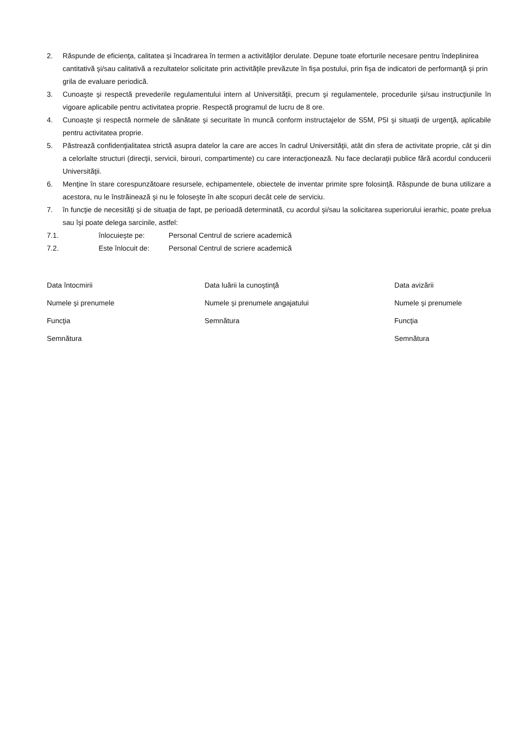2. Răspunde de eficienţa, calitatea şi încadrarea în termen a activităţilor derulate. Depune toate eforturile necesare pentru îndeplinirea cantitativă şi/sau calitativă a rezultatelor solicitate prin activităţile prevăzute în fişa postului, prin fişa de indicatori de performanţă şi prin grila de evaluare periodică.
3. Cunoaşte şi respectă prevederile regulamentului intern al Universităţii, precum şi regulamentele, procedurile şi/sau instrucţiunile în vigoare aplicabile pentru activitatea proprie. Respectă programul de lucru de 8 ore.
4. Cunoaşte şi respectă normele de sănătate şi securitate în muncă conform instructajelor de S5M, P5I şi situaţii de urgenţă, aplicabile pentru activitatea proprie.
5. Păstrează confidenţialitatea strictă asupra datelor la care are acces în cadrul Universităţii, atât din sfera de activitate proprie, cât şi din a celorlalte structuri (direcţii, servicii, birouri, compartimente) cu care interacţionează. Nu face declaraţii publice fără acordul conducerii Universităţii.
6. Menţine în stare corespunzătoare resursele, echipamentele, obiectele de inventar primite spre folosinţă. Răspunde de buna utilizare a acestora, nu le înstrăinează şi nu le foloseşte în alte scopuri decât cele de serviciu.
7. în funcţie de necesităţi şi de situaţia de fapt, pe perioadă determinată, cu acordul şi/sau la solicitarea superiorului ierarhic, poate prelua sau îşi poate delega sarcinile, astfel:
7.1. înlocuieşte pe: Personal Centrul de scriere academică
7.2. Este înlocuit de: Personal Centrul de scriere academică
Data întocmirii
Numele şi prenumele
Funcţia
Semnătura
Data luării la cunoştinţă
Numele şi prenumele angajatului
Semnătura
Data avizării
Numele şi prenumele
Funcţia
Semnătura